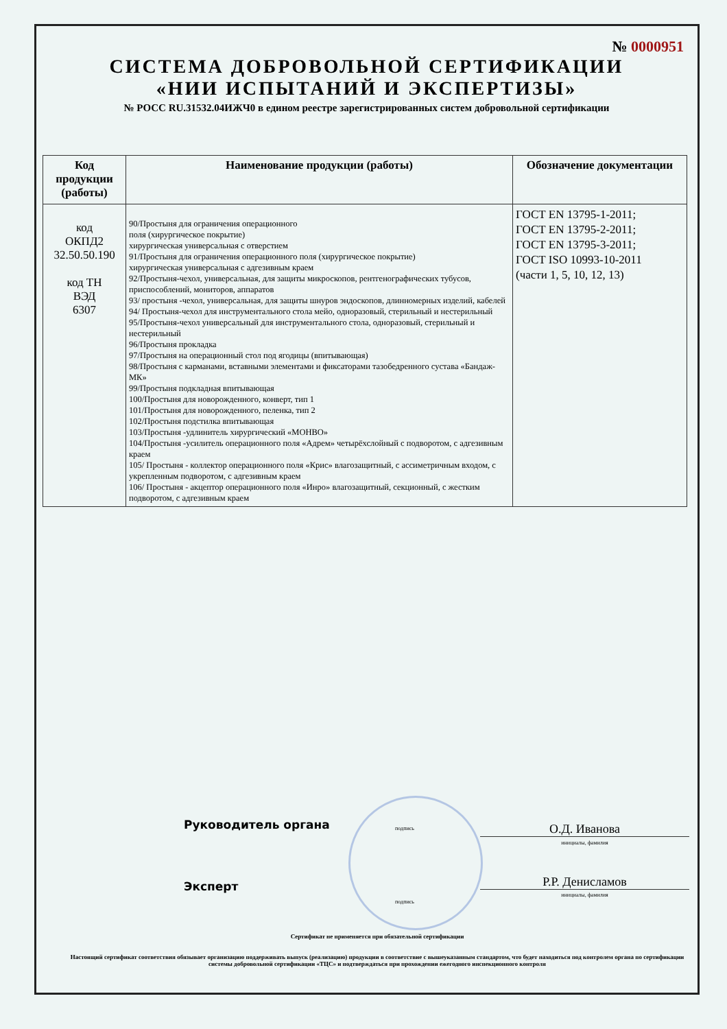№ 0000951
СИСТЕМА ДОБРОВОЛЬНОЙ СЕРТИФИКАЦИИ
«НИИ ИСПЫТАНИЙ И ЭКСПЕРТИЗЫ»
№ РОСС RU.31532.04ИЖЧ0 в едином реестре зарегистрированных систем добровольной сертификации
| Код продукции (работы) | Наименование продукции (работы) | Обозначение документации |
| --- | --- | --- |
| код ОКПД2 32.50.50.190 код ТН ВЭД 6307 | 90/Простыня для ограничения операционного поля (хирургическое покрытие) хирургическая универсальная с отверстием 91/Простыня для ограничения операционного поля (хирургическое покрытие) хирургическая универсальная с адгезивным краем 92/Простыня-чехол, универсальная, для защиты микроскопов, рентгенографических тубусов, приспособлений, мониторов, аппаратов 93/ простыня -чехол, универсальная, для защиты шнуров эндоскопов, длинномерных изделий, кабелей 94/ Простыня-чехол для инструментального стола мейо, одноразовый, стерильный и нестерильный 95/Простыня-чехол универсальный для инструментального стола, одноразовый, стерильный и нестерильный 96/Простыня прокладка 97/Простыня на операционный стол под ягодицы (впитывающая) 98/Простыня с карманами, вставными элементами и фиксаторами тазобедренного сустава «Бандаж-МК» 99/Простыня подкладная впитывающая 100/Простыня для новорожденного, конверт, тип 1 101/Простыня для новорожденного, пеленка, тип 2 102/Простыня подстилка впитывающая 103/Простыня -удлинитель хирургический «МОНВО» 104/Простыня -усилитель операционного поля «Адрем» четырёхслойный с подворотом, с адгезивным краем 105/ Простыня - коллектор операционного поля «Крис» влагозащитный, с ассиметричным входом, с укрепленным подворотом, с адгезивным краем 106/ Простыня - акцептор операционного поля «Инро» влагозащитный, секционный, с жестким подворотом, с адгезивным краем | ГОСТ EN 13795-1-2011; ГОСТ EN 13795-2-2011; ГОСТ EN 13795-3-2011; ГОСТ ISO 10993-10-2011 (части 1, 5, 10, 12, 13) |
Руководитель органа подпись О.Д. Иванова
инициалы, фамилия
Эксперт
подпись
Р.Р. Денисламов
инициалы, фамилия
Сертификат не применяется при обязательной сертификации
Настоящий сертификат соответствия обязывает организацию поддерживать выпуск (реализацию) продукции в соответствие с вышеуказанным стандартом, что будет находиться под контролем органа по сертификации системы добровольной сертификации «ТЦС» и подтверждаться при прохождении ежегодного инспекционного контроля